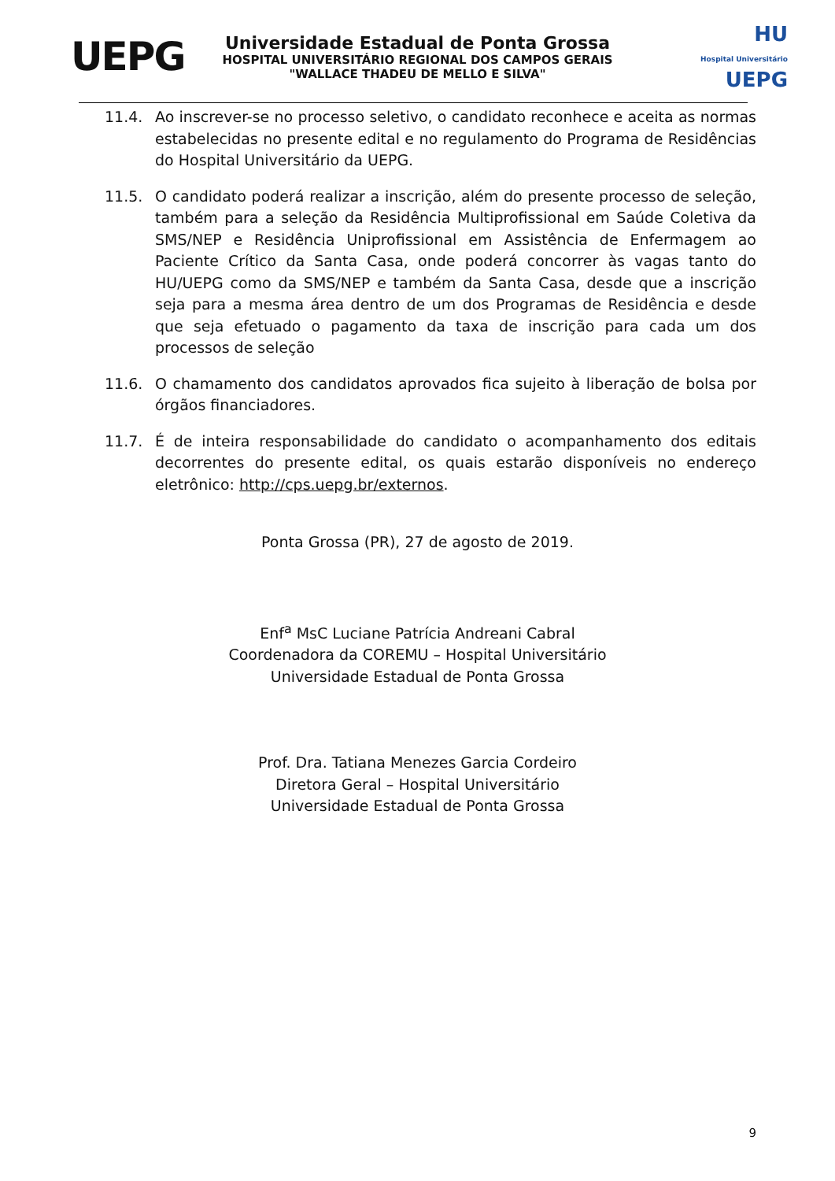UEPG
Universidade Estadual de Ponta Grossa
HOSPITAL UNIVERSITÁRIO REGIONAL DOS CAMPOS GERAIS
"WALLACE THADEU DE MELLO E SILVA"
HU
Hospital Universitário UEPG
11.4. Ao inscrever-se no processo seletivo, o candidato reconhece e aceita as normas estabelecidas no presente edital e no regulamento do Programa de Residências do Hospital Universitário da UEPG.
11.5. O candidato poderá realizar a inscrição, além do presente processo de seleção, também para a seleção da Residência Multiprofissional em Saúde Coletiva da SMS/NEP e Residência Uniprofissional em Assistência de Enfermagem ao Paciente Crítico da Santa Casa, onde poderá concorrer às vagas tanto do HU/UEPG como da SMS/NEP e também da Santa Casa, desde que a inscrição seja para a mesma área dentro de um dos Programas de Residência e desde que seja efetuado o pagamento da taxa de inscrição para cada um dos processos de seleção
11.6. O chamamento dos candidatos aprovados fica sujeito à liberação de bolsa por órgãos financiadores.
11.7. É de inteira responsabilidade do candidato o acompanhamento dos editais decorrentes do presente edital, os quais estarão disponíveis no endereço eletrônico: http://cps.uepg.br/externos.
Ponta Grossa (PR), 27 de agosto de 2019.
Enf<sup>a</sup> MsC Luciane Patrícia Andreani Cabral
Coordenadora da COREMU – Hospital Universitário
Universidade Estadual de Ponta Grossa
Prof. Dra. Tatiana Menezes Garcia Cordeiro
Diretora Geral – Hospital Universitário
Universidade Estadual de Ponta Grossa
9